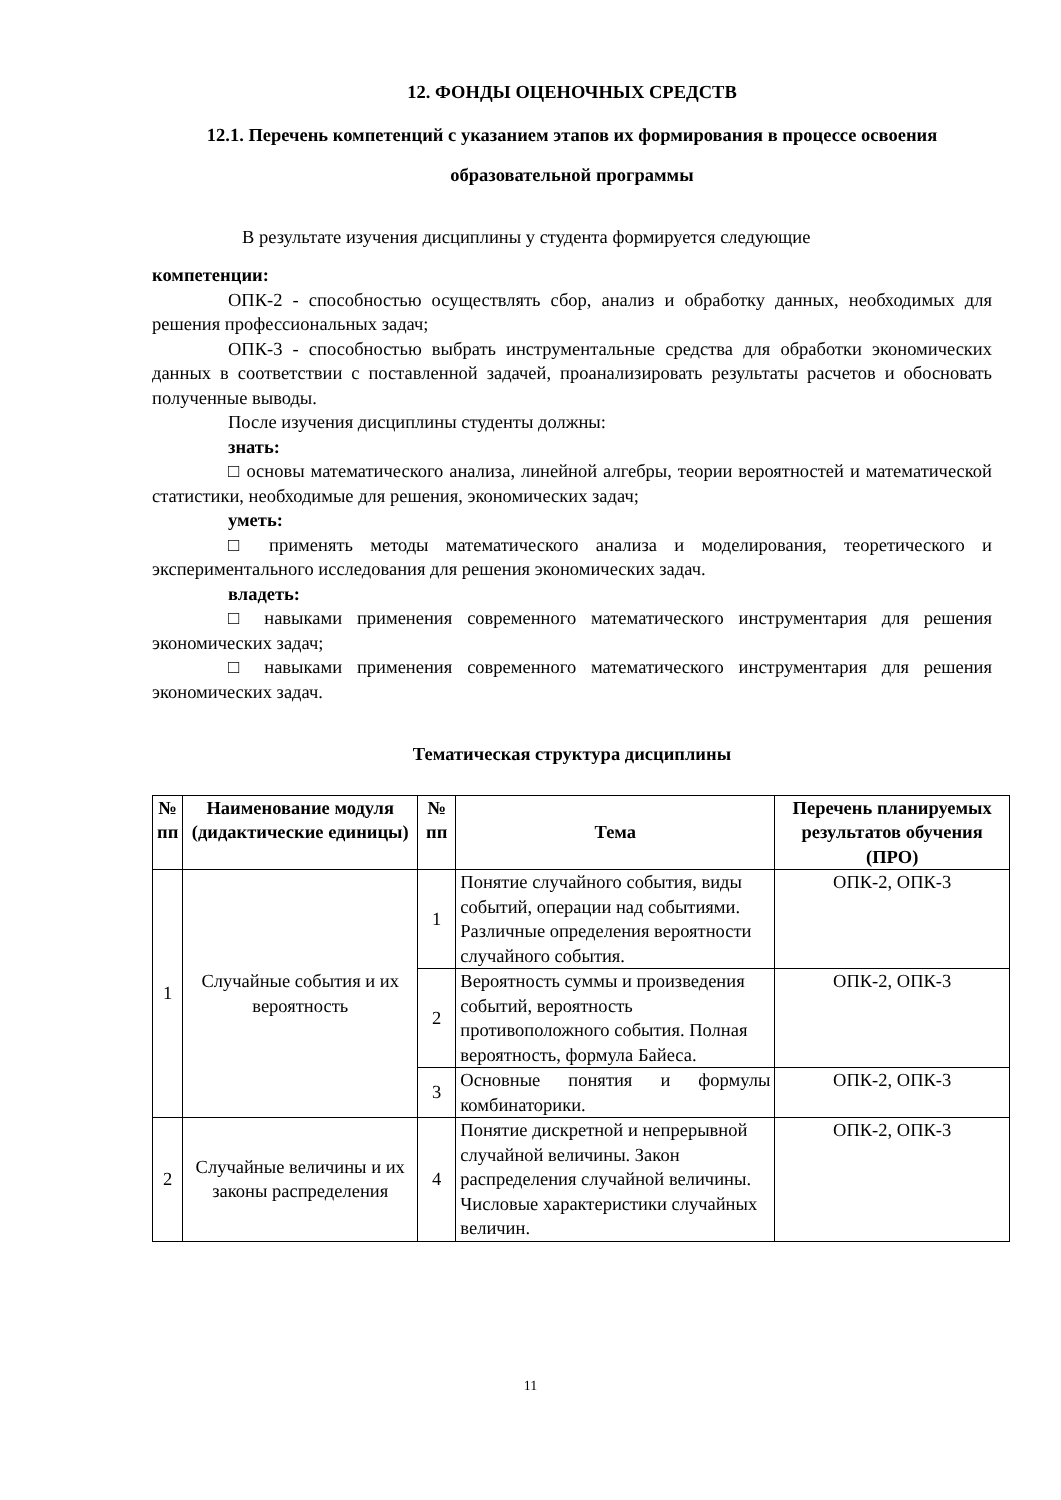12. ФОНДЫ ОЦЕНОЧНЫХ СРЕДСТВ
12.1. Перечень компетенций с указанием этапов их формирования в процессе освоения образовательной программы
В результате изучения дисциплины у студента формируется следующие
компетенции:
ОПК-2 - способностью осуществлять сбор, анализ и обработку данных, необходимых для решения профессиональных задач;
ОПК-3 - способностью выбрать инструментальные средства для обработки экономических данных в соответствии с поставленной задачей, проанализировать результаты расчетов и обосновать полученные выводы.
После изучения дисциплины студенты должны:
знать:
□ основы математического анализа, линейной алгебры, теории вероятностей и математической статистики, необходимые для решения, экономических задач;
уметь:
□ применять методы математического анализа и моделирования, теоретического и экспериментального исследования для решения экономических задач.
владеть:
□ навыками применения современного математического инструментария для решения экономических задач;
□ навыками применения современного математического инструментария для решения экономических задач.
Тематическая структура дисциплины
| № пп | Наименование модуля (дидактические единицы) | № пп | Тема | Перечень планируемых результатов обучения (ПРО) |
| --- | --- | --- | --- | --- |
| 1 | Случайные события и их вероятность | 1 | Понятие случайного события, виды событий, операции над событиями. Различные определения вероятности случайного события. | ОПК-2, ОПК-3 |
| | | 2 | Вероятность суммы и произведения событий, вероятность противоположного события. Полная вероятность, формула Байеса. | ОПК-2, ОПК-3 |
| | | 3 | Основные понятия и формулы комбинаторики. | ОПК-2, ОПК-3 |
| 2 | Случайные величины и их законы распределения | 4 | Понятие дискретной и непрерывной случайной величины. Закон распределения случайной величины. Числовые характеристики случайных величин. | ОПК-2, ОПК-3 |
11